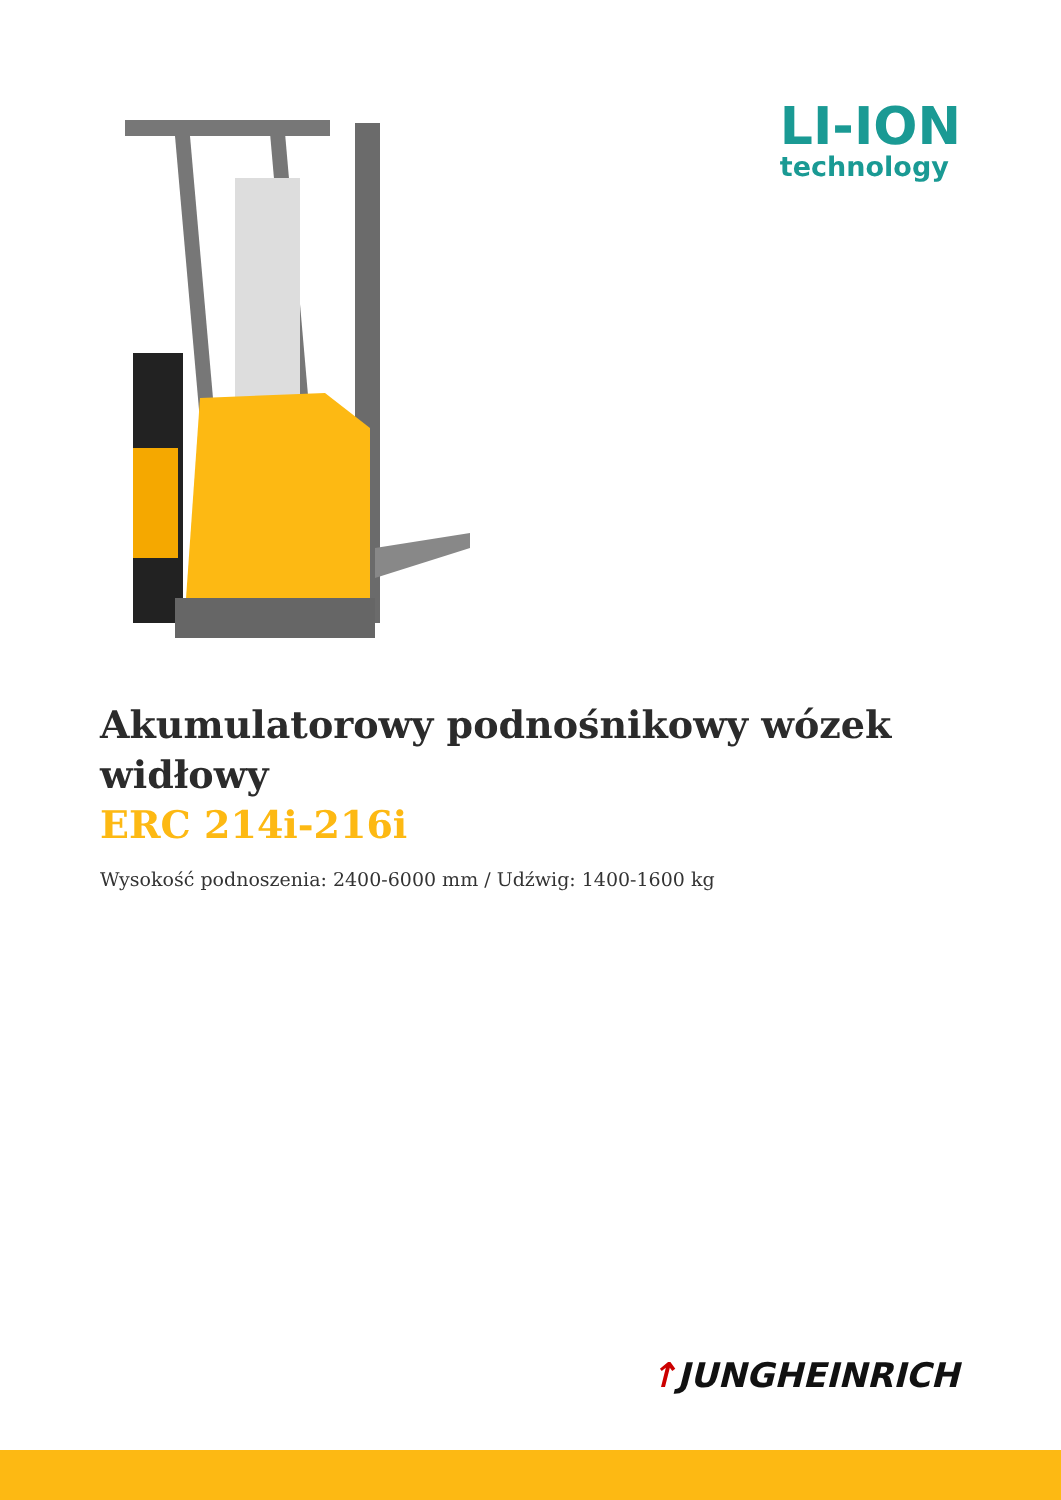LI-ION
technology
Akumulatorowy podnośnikowy wózek widłowy
ERC 214i-216i
Wysokość podnoszenia: 2400-6000 mm / Udźwig: 1400-1600 kg
↑JUNGHEINRICH